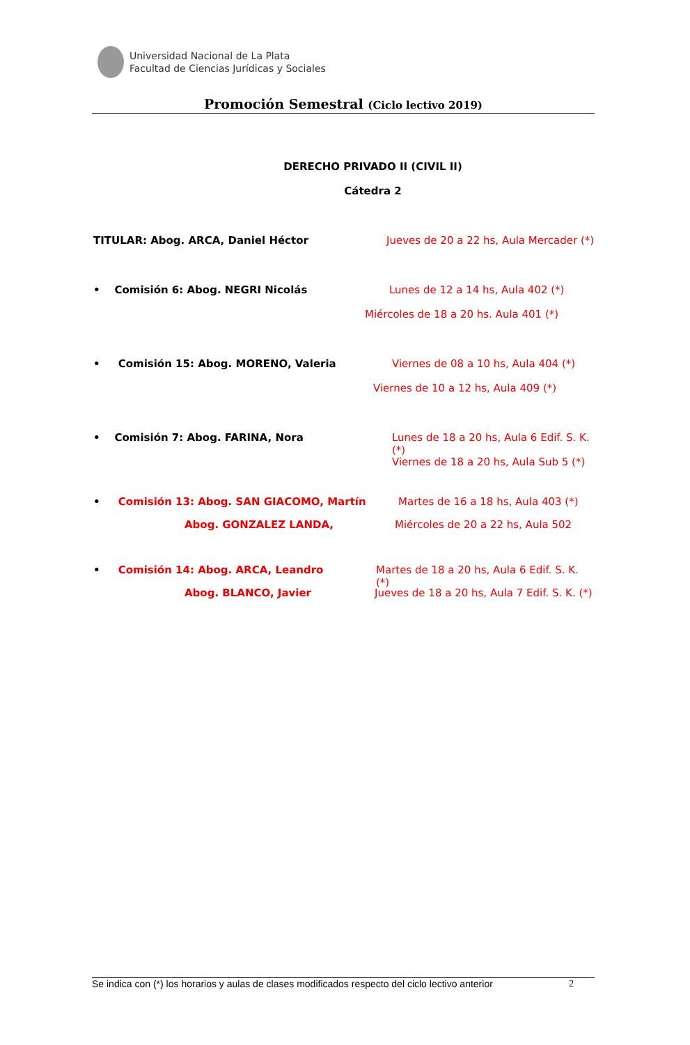Universidad Nacional de La Plata
Facultad de Ciencias Jurídicas y Sociales
Promoción Semestral (Ciclo lectivo 2019)
DERECHO PRIVADO II (CIVIL II)
Cátedra 2
TITULAR: Abog. ARCA, Daniel Héctor Jueves de 20 a 22 hs, Aula Mercader (*)
• Comisión 6: Abog. NEGRI Nicolás Lunes de 12 a 14 hs, Aula 402 (*)
Miércoles de 18 a 20 hs. Aula 401 (*)
• Comisión 15: Abog. MORENO, Valeria Viernes de 08 a 10 hs, Aula 404 (*)
Viernes de 10 a 12 hs, Aula 409 (*)
• Comisión 7: Abog. FARINA, Nora Lunes de 18 a 20 hs, Aula 6 Edif. S. K. (*)
Viernes de 18 a 20 hs, Aula Sub 5 (*)
• Comisión 13: Abog. SAN GIACOMO, Martín Martes de 16 a 18 hs, Aula 403 (*)
Abog. GONZALEZ LANDA, Miércoles de 20 a 22 hs, Aula 502
• Comisión 14: Abog. ARCA, Leandro Martes de 18 a 20 hs, Aula 6 Edif. S. K. (*)
Abog. BLANCO, Javier Jueves de 18 a 20 hs, Aula 7 Edif. S. K. (*)
Se indica con (*) los horarios y aulas de clases modificados respecto del ciclo lectivo anterior 2